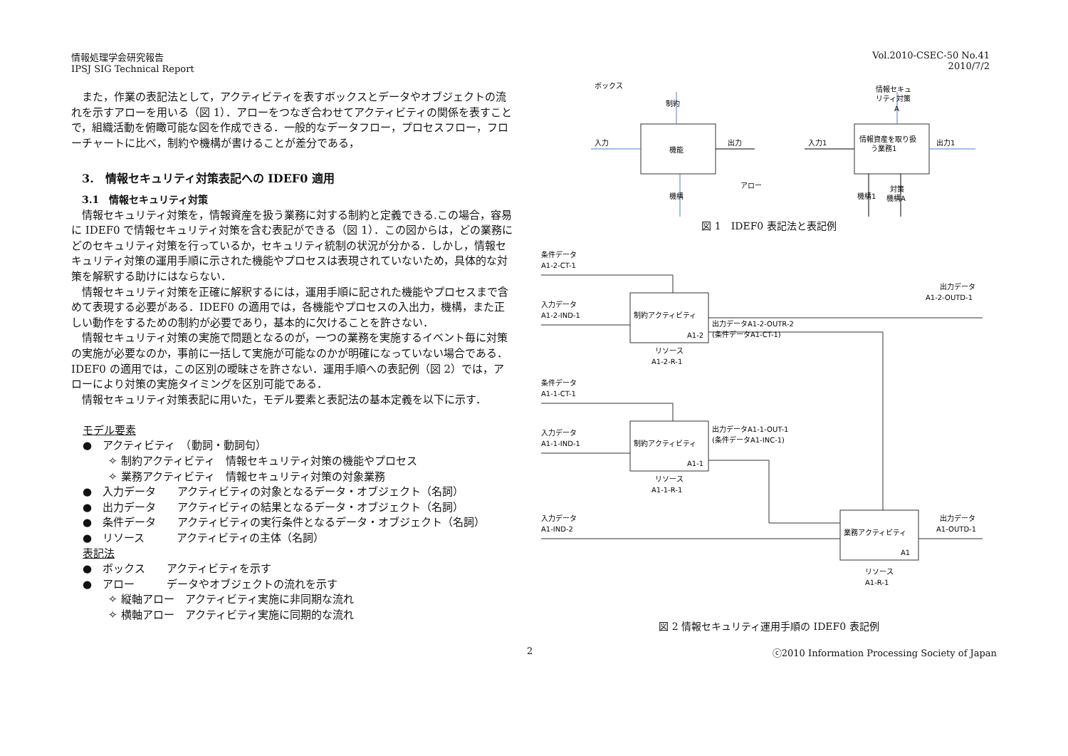情報処理学会研究報告
IPSJ SIG Technical Report
Vol.2010-CSEC-50 No.41
2010/7/2
また，作業の表記法として，アクティビティを表すボックスとデータやオブジェクトの流れを示すアローを用いる（図 1）．アローをつなぎ合わせてアクティビティの関係を表すことで，組織活動を俯瞰可能な図を作成できる．一般的なデータフロー，プロセスフロー，フローチャートに比べ，制約や機構が書けることが差分である，
3.　情報セキュリティ対策表記への IDEF0 適用
3.1　情報セキュリティ対策
情報セキュリティ対策を，情報資産を扱う業務に対する制約と定義できる.この場合，容易に IDEF0 で情報セキュリティ対策を含む表記ができる（図 1）．この図からは，どの業務にどのセキュリティ対策を行っているか，セキュリティ統制の状況が分かる．しかし，情報セキュリティ対策の運用手順に示された機能やプロセスは表現されていないため，具体的な対策を解釈する助けにはならない．
情報セキュリティ対策を正確に解釈するには，運用手順に記された機能やプロセスまで含めて表現する必要がある．IDEF0 の適用では，各機能やプロセスの入出力，機構，また正しい動作をするための制約が必要であり，基本的に欠けることを許さない．
情報セキュリティ対策の実施で問題となるのが，一つの業務を実施するイベント毎に対策の実施が必要なのか，事前に一括して実施が可能なのかが明確になっていない場合である． IDEF0 の適用では，この区別の曖昧さを許さない．運用手順への表記例（図 2）では，アローにより対策の実施タイミングを区別可能である．
情報セキュリティ対策表記に用いた，モデル要素と表記法の基本定義を以下に示す．
モデル要素
●　アクティビティ　（動詞・動詞句）
✧ 制約アクティビティ　情報セキュリティ対策の機能やプロセス
✧ 業務アクティビティ　情報セキュリティ対策の対象業務
●　入力データ　　アクティビティの対象となるデータ・オブジェクト（名詞）
●　出力データ　　アクティビティの結果となるデータ・オブジェクト（名詞）
●　条件データ　　アクティビティの実行条件となるデータ・オブジェクト（名詞）
●　リソース　　　アクティビティの主体（名詞）
表記法
●　ボックス　　アクティビティを示す
●　アロー　　　データやオブジェクトの流れを示す
✧ 縦軸アロー　アクティビティ実施に非同期な流れ
✧ 横軸アロー　アクティビティ実施に同期的な流れ
ボックス
制約
入力
機能
出力
アロー
機構
情報セキュ
リティ対策
A
入力1
情報資産を取り扱
う業務1
出力1
機構1
対策
機構A
図 1　IDEF0 表記法と表記例
条件データ
A1-2-CT-1
入力データ
A1-2-IND-1
制約アクティビティ
A1-2
出力データA1-2-OUTR-2
(条件データA1-CT-1)
出力データ
A1-2-OUTD-1
リソース
A1-2-R-1
条件データ
A1-1-CT-1
入力データ
A1-1-IND-1
制約アクティビティ
A1-1
出力データA1-1-OUT-1
(条件データA1-INC-1)
リソース
A1-1-R-1
入力データ
A1-IND-2
業務アクティビティ
A1
出力データ
A1-OUTD-1
リソース
A1-R-1
図 2 情報セキュリティ運用手順の IDEF0 表記例
2 ⓒ2010 Information Processing Society of Japan